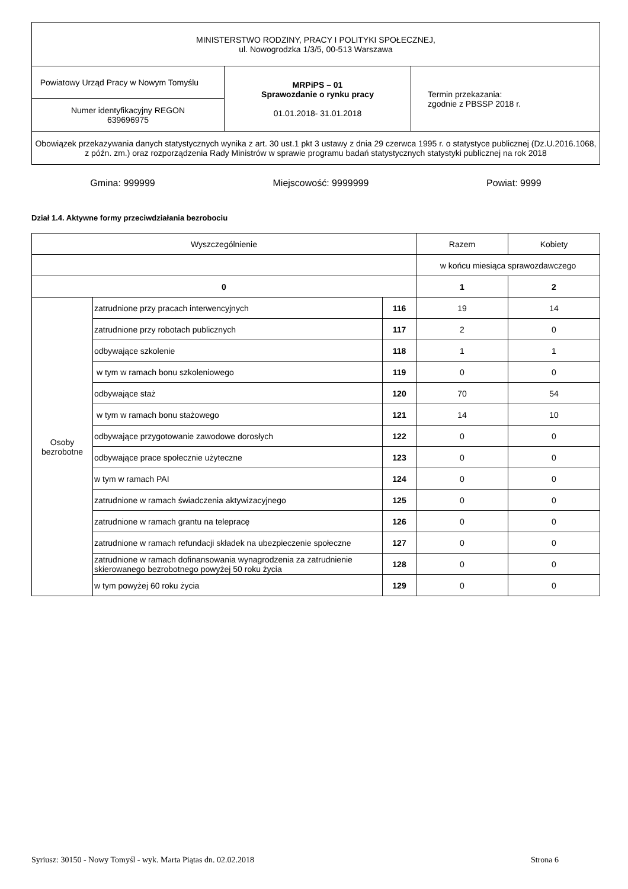| MINISTERSTWO RODZINY, PRACY I POLITYKI SPOŁECZNEJ, ul. Nowogrodzka 1/3/5, 00-513 Warszawa | | |
| Powiatowy Urząd Pracy w Nowym Tomyślu | MRPiPS – 01 Sprawozdanie o rynku pracy 01.01.2018- 31.01.2018 | Termin przekazania: zgodnie z PBSSP 2018 r. |
| Numer identyfikacyjny REGON 639696975 | | |
| Obowiązek przekazywania danych statystycznych wynika z art. 30 ust.1 pkt 3 ustawy z dnia 29 czerwca 1995 r. o statystyce publicznej (Dz.U.2016.1068, z późn. zm.) oraz rozporządzenia Rady Ministrów w sprawie programu badań statystycznych statystyki publicznej na rok 2018 | | |
Gmina: 999999 Miejscowość: 9999999 Powiat: 9999
Dział 1.4. Aktywne formy przeciwdziałania bezrobociu
| Wyszczególnienie | | | Razem | Kobiety |
| --- | --- | --- | --- | --- |
| | | | w końcu miesiąca sprawozdawczego | |
| 0 | | | 1 | 2 |
| Osoby bezrobotne | zatrudnione przy pracach interwencyjnych | 116 | 19 | 14 |
| | zatrudnione przy robotach publicznych | 117 | 2 | 0 |
| | odbywające szkolenie | 118 | 1 | 1 |
| | w tym w ramach bonu szkoleniowego | 119 | 0 | 0 |
| | odbywające staż | 120 | 70 | 54 |
| | w tym w ramach bonu stażowego | 121 | 14 | 10 |
| | odbywające przygotowanie zawodowe dorosłych | 122 | 0 | 0 |
| | odbywające prace społecznie użyteczne | 123 | 0 | 0 |
| | w tym w ramach PAI | 124 | 0 | 0 |
| | zatrudnione w ramach świadczenia aktywizacyjnego | 125 | 0 | 0 |
| | zatrudnione w ramach grantu na telepracę | 126 | 0 | 0 |
| | zatrudnione w ramach refundacji składek na ubezpieczenie społeczne | 127 | 0 | 0 |
| | zatrudnione w ramach dofinansowania wynagrodzenia za zatrudnienie skierowanego bezrobotnego powyżej 50 roku życia | 128 | 0 | 0 |
| | w tym powyżej 60 roku życia | 129 | 0 | 0 |
Syriusz: 30150 - Nowy Tomyśl - wyk. Marta Piątas dn. 02.02.2018 Strona 6